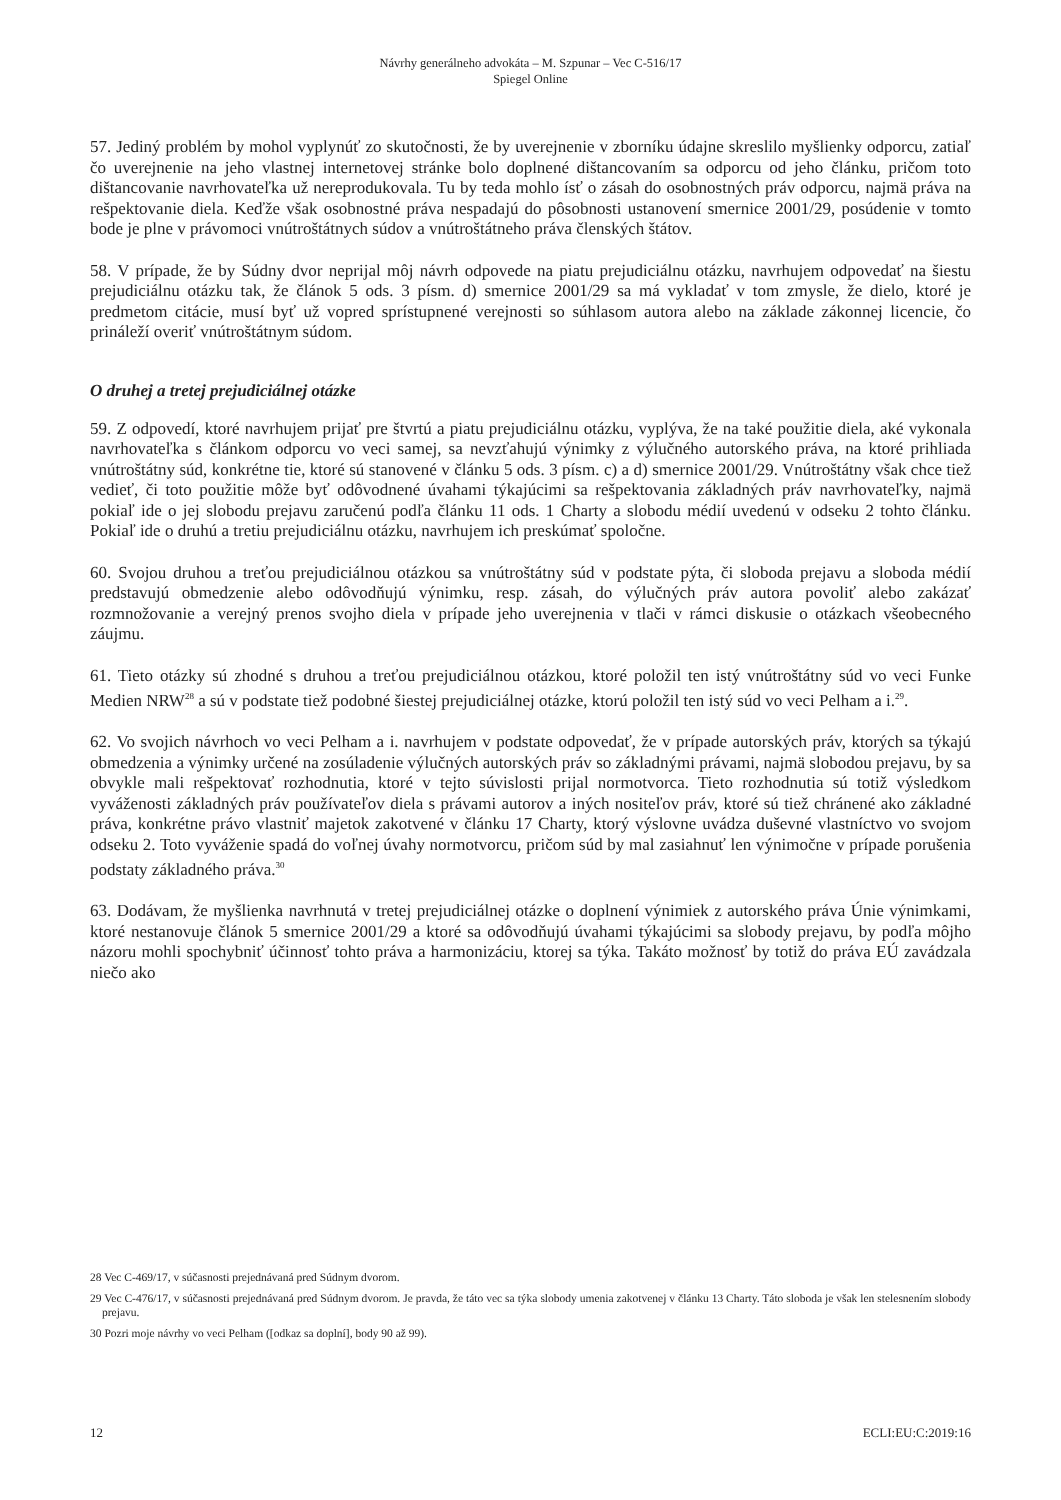Návrhy generálneho advokáta – M. Szpunar – Vec C-516/17
Spiegel Online
57. Jediný problém by mohol vyplynúť zo skutočnosti, že by uverejnenie v zborníku údajne skreslilo myšlienky odporcu, zatiaľ čo uverejnenie na jeho vlastnej internetovej stránke bolo doplnené dištancovaním sa odporcu od jeho článku, pričom toto dištancovanie navrhovateľka už nereprodukovala. Tu by teda mohlo ísť o zásah do osobnostných práv odporcu, najmä práva na rešpektovanie diela. Keďže však osobnostné práva nespadajú do pôsobnosti ustanovení smernice 2001/29, posúdenie v tomto bode je plne v právomoci vnútroštátnych súdov a vnútroštátneho práva členských štátov.
58. V prípade, že by Súdny dvor neprijal môj návrh odpovede na piatu prejudiciálnu otázku, navrhujem odpovedať na šiestu prejudiciálnu otázku tak, že článok 5 ods. 3 písm. d) smernice 2001/29 sa má vykladať v tom zmysle, že dielo, ktoré je predmetom citácie, musí byť už vopred sprístupnené verejnosti so súhlasom autora alebo na základe zákonnej licencie, čo prináleží overiť vnútroštátnym súdom.
O druhej a tretej prejudiciálnej otázke
59. Z odpovedí, ktoré navrhujem prijať pre štvrtú a piatu prejudiciálnu otázku, vyplýva, že na také použitie diela, aké vykonala navrhovateľka s článkom odporcu vo veci samej, sa nevzťahujú výnimky z výlučného autorského práva, na ktoré prihliada vnútroštátny súd, konkrétne tie, ktoré sú stanovené v článku 5 ods. 3 písm. c) a d) smernice 2001/29. Vnútroštátny však chce tiež vedieť, či toto použitie môže byť odôvodnené úvahami týkajúcimi sa rešpektovania základných práv navrhovateľky, najmä pokiaľ ide o jej slobodu prejavu zaručenú podľa článku 11 ods. 1 Charty a slobodu médií uvedenú v odseku 2 tohto článku. Pokiaľ ide o druhú a tretiu prejudiciálnu otázku, navrhujem ich preskúmať spoločne.
60. Svojou druhou a treťou prejudiciálnou otázkou sa vnútroštátny súd v podstate pýta, či sloboda prejavu a sloboda médií predstavujú obmedzenie alebo odôvodňujú výnimku, resp. zásah, do výlučných práv autora povoliť alebo zakázať rozmnožovanie a verejný prenos svojho diela v prípade jeho uverejnenia v tlači v rámci diskusie o otázkach všeobecného záujmu.
61. Tieto otázky sú zhodné s druhou a treťou prejudiciálnou otázkou, ktoré položil ten istý vnútroštátny súd vo veci Funke Medien NRW<sup>28</sup> a sú v podstate tiež podobné šiestej prejudiciálnej otázke, ktorú položil ten istý súd vo veci Pelham a i.<sup>29</sup>.
62. Vo svojich návrhoch vo veci Pelham a i. navrhujem v podstate odpovedať, že v prípade autorských práv, ktorých sa týkajú obmedzenia a výnimky určené na zosúladenie výlučných autorských práv so základnými právami, najmä slobodou prejavu, by sa obvykle mali rešpektovať rozhodnutia, ktoré v tejto súvislosti prijal normotvorca. Tieto rozhodnutia sú totiž výsledkom vyváženosti základných práv používateľov diela s právami autorov a iných nositeľov práv, ktoré sú tiež chránené ako základné práva, konkrétne právo vlastniť majetok zakotvené v článku 17 Charty, ktorý výslovne uvádza duševné vlastníctvo vo svojom odseku 2. Toto vyváženie spadá do voľnej úvahy normotvorcu, pričom súd by mal zasiahnuť len výnimočne v prípade porušenia podstaty základného práva.<sup>30</sup>
63. Dodávam, že myšlienka navrhnutá v tretej prejudiciálnej otázke o doplnení výnimiek z autorského práva Únie výnimkami, ktoré nestanovuje článok 5 smernice 2001/29 a ktoré sa odôvodňujú úvahami týkajúcimi sa slobody prejavu, by podľa môjho názoru mohli spochybniť účinnosť tohto práva a harmonizáciu, ktorej sa týka. Takáto možnosť by totiž do práva EÚ zavádzala niečo ako
28 Vec C-469/17, v súčasnosti prejednávaná pred Súdnym dvorom.
29 Vec C-476/17, v súčasnosti prejednávaná pred Súdnym dvorom. Je pravda, že táto vec sa týka slobody umenia zakotvenej v článku 13 Charty. Táto sloboda je však len stelesnením slobody prejavu.
30 Pozri moje návrhy vo veci Pelham ([odkaz sa doplní], body 90 až 99).
12 ECLI:EU:C:2019:16